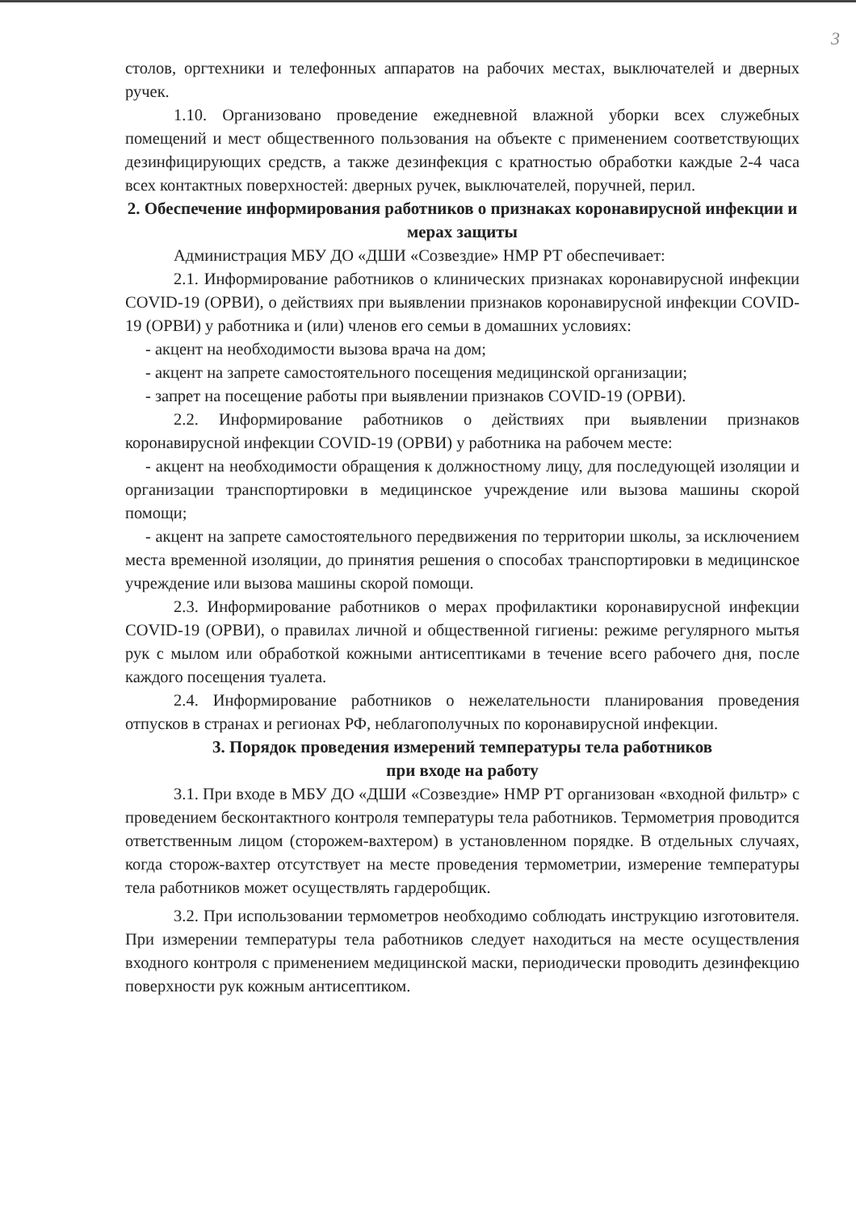3
столов, оргтехники и телефонных аппаратов на рабочих местах, выключателей и дверных ручек.
1.10. Организовано проведение ежедневной влажной уборки всех служебных помещений и мест общественного пользования на объекте с применением соответствующих дезинфицирующих средств, а также дезинфекция с кратностью обработки каждые 2-4 часа всех контактных поверхностей: дверных ручек, выключателей, поручней, перил.
2. Обеспечение информирования работников о признаках коронавирусной инфекции и мерах защиты
Администрация МБУ ДО «ДШИ «Созвездие» НМР РТ обеспечивает:
2.1. Информирование работников о клинических признаках коронавирусной инфекции COVID-19 (ОРВИ), о действиях при выявлении признаков коронавирусной инфекции COVID-19 (ОРВИ) у работника и (или) членов его семьи в домашних условиях:
- акцент на необходимости вызова врача на дом;
- акцент на запрете самостоятельного посещения медицинской организации;
- запрет на посещение работы при выявлении признаков COVID-19 (ОРВИ).
2.2. Информирование работников о действиях при выявлении признаков коронавирусной инфекции COVID-19 (ОРВИ) у работника на рабочем месте:
- акцент на необходимости обращения к должностному лицу, для последующей изоляции и организации транспортировки в медицинское учреждение или вызова машины скорой помощи;
- акцент на запрете самостоятельного передвижения по территории школы, за исключением места временной изоляции, до принятия решения о способах транспортировки в медицинское учреждение или вызова машины скорой помощи.
2.3. Информирование работников о мерах профилактики коронавирусной инфекции COVID-19 (ОРВИ), о правилах личной и общественной гигиены: режиме регулярного мытья рук с мылом или обработкой кожными антисептиками в течение всего рабочего дня, после каждого посещения туалета.
2.4. Информирование работников о нежелательности планирования проведения отпусков в странах и регионах РФ, неблагополучных по коронавирусной инфекции.
3. Порядок проведения измерений температуры тела работников
при входе на работу
3.1. При входе в МБУ ДО «ДШИ «Созвездие» НМР РТ организован «входной фильтр» с проведением бесконтактного контроля температуры тела работников. Термометрия проводится ответственным лицом (сторожем-вахтером) в установленном порядке. В отдельных случаях, когда сторож-вахтер отсутствует на месте проведения термометрии, измерение температуры тела работников может осуществлять гардеробщик.
3.2. При использовании термометров необходимо соблюдать инструкцию изготовителя. При измерении температуры тела работников следует находиться на месте осуществления входного контроля с применением медицинской маски, периодически проводить дезинфекцию поверхности рук кожным антисептиком.